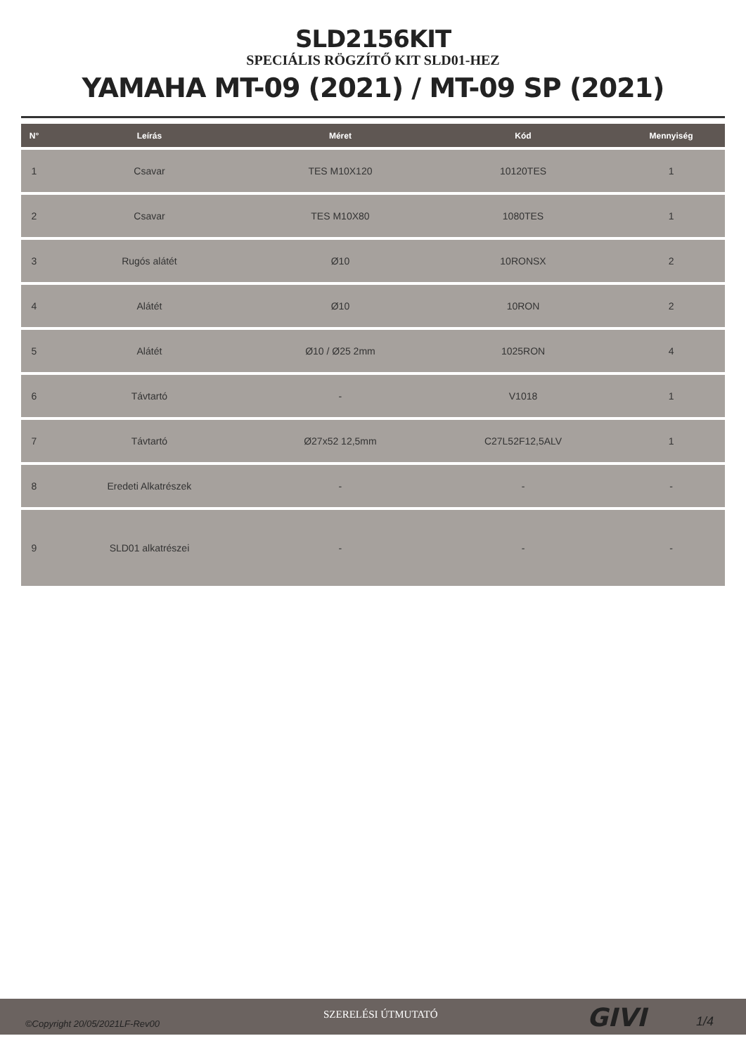SLD2156KIT
SPECIÁLIS RÖGZÍTŐ KIT SLD01-HEZ
YAMAHA MT-09 (2021) / MT-09 SP (2021)
| N° | Leírás | Méret | Kód | Mennyiség |
| --- | --- | --- | --- | --- |
| 1 | Csavar | TES M10X120 | 10120TES | 1 |
| 2 | Csavar | TES M10X80 | 1080TES | 1 |
| 3 | Rugós alátét | Ø10 | 10RONSX | 2 |
| 4 | Alátét | Ø10 | 10RON | 2 |
| 5 | Alátét | Ø10 / Ø25 2mm | 1025RON | 4 |
| 6 | Távtartó | - | V1018 | 1 |
| 7 | Távtartó | Ø27x52 12,5mm | C27L52F12,5ALV | 1 |
| 8 | Eredeti Alkatrészek | - | - | - |
| 9 | SLD01 alkatrészei | - | - | - |
©Copyright 20/05/2021LF-Rev00
SZERELÉSI ÚTMUTATÓ GIVI 1/4